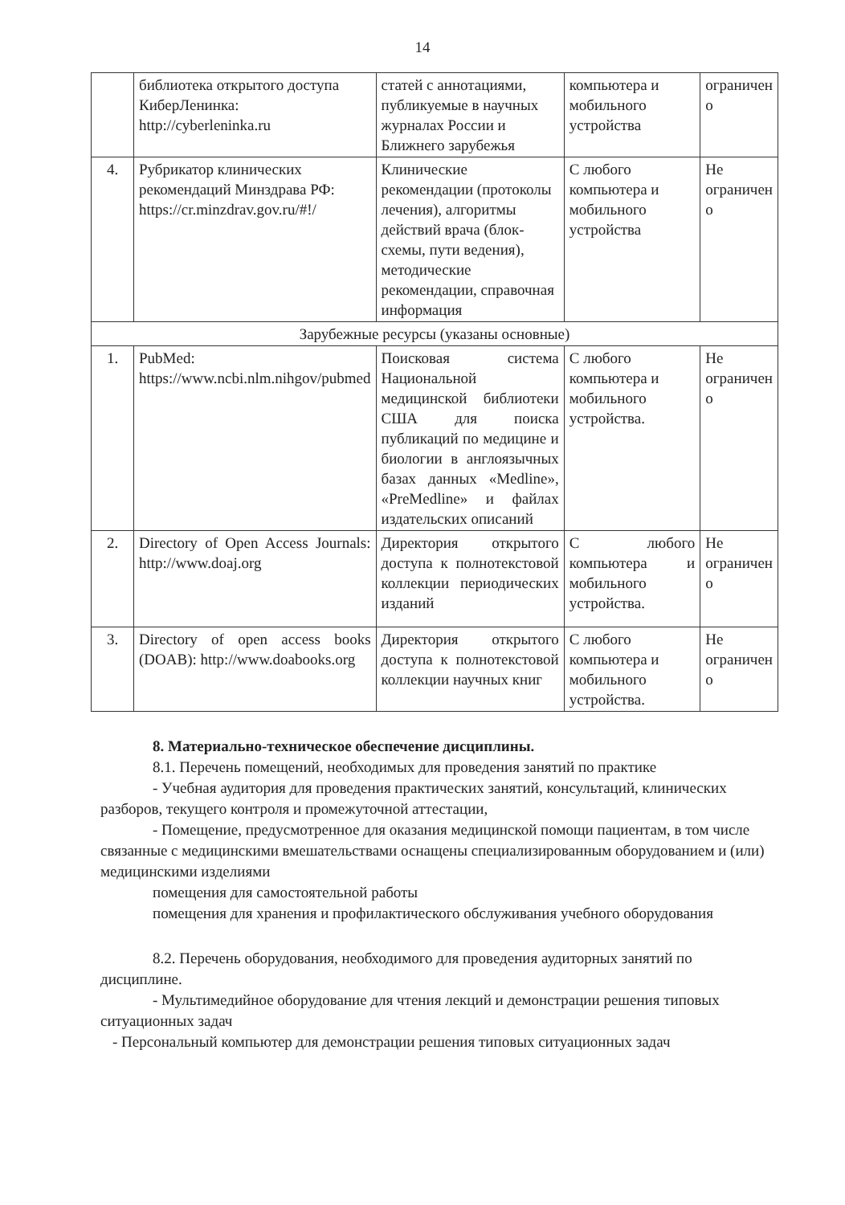14
| | библиотека открытого доступа КиберЛенинка: http://cyberleninka.ru | статей с аннотациями, публикуемые в научных журналах России и Ближнего зарубежья | компьютера и мобильного устройства | ограничен о |
| 4. | Рубрикатор клинических рекомендаций Минздрава РФ: https://cr.minzdrav.gov.ru/#!/ | Клинические рекомендации (протоколы лечения), алгоритмы действий врача (блок-схемы, пути ведения), методические рекомендации, справочная информация | С любого компьютера и мобильного устройства | Не ограничен о |
| Зарубежные ресурсы (указаны основные) | | | | |
| 1. | PubMed: https://www.ncbi.nlm.nihgov/pubmed | Поисковая система Национальной медицинской библиотеки США для поиска публикаций по медицине и биологии в англоязычных базах данных «Medline», «PreMedline» и файлах издательских описаний | С любого компьютера и мобильного устройства. | Не ограничен о |
| 2. | Directory of Open Access Journals: http://www.doaj.org | Директория открытого доступа к полнотекстовой коллекции периодических изданий | С любого компьютера и мобильного устройства. | Не ограничен о |
| 3. | Directory of open access books (DOAB): http://www.doabooks.org | Директория открытого доступа к полнотекстовой коллекции научных книг | С любого компьютера и мобильного устройства. | Не ограничен о |
8. Материально-техническое обеспечение дисциплины.
8.1. Перечень помещений, необходимых для проведения занятий по практике
- Учебная аудитория для проведения практических занятий, консультаций, клинических разборов, текущего контроля и промежуточной аттестации,
- Помещение, предусмотренное для оказания медицинской помощи пациентам, в том числе связанные с медицинскими вмешательствами оснащены специализированным оборудованием и (или) медицинскими изделиями
помещения для самостоятельной работы
помещения для хранения и профилактического обслуживания учебного оборудования
8.2. Перечень оборудования, необходимого для проведения аудиторных занятий по дисциплине.
- Мультимедийное оборудование для чтения лекций и демонстрации решения типовых ситуационных задач
- Персональный компьютер для демонстрации решения типовых ситуационных задач